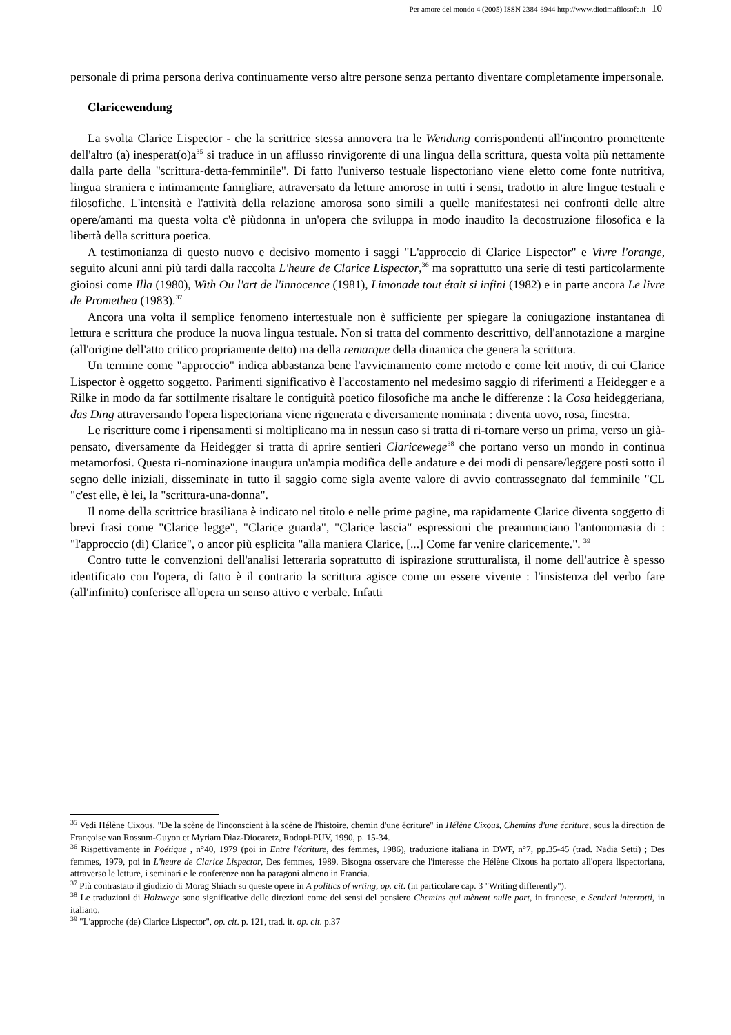Per amore del mondo 4 (2005) ISSN 2384-8944 http://www.diotimafilosofe.it 10
personale di prima persona deriva continuamente verso altre persone senza pertanto diventare completamente impersonale.
Claricewendung
La svolta Clarice Lispector - che la scrittrice stessa annovera tra le Wendung corrispondenti all'incontro promettente dell'altro (a) inesperat(o)a<sup>35</sup> si traduce in un afflusso rinvigorente di una lingua della scrittura, questa volta più nettamente dalla parte della "scrittura-detta-femminile". Di fatto l'universo testuale lispectoriano viene eletto come fonte nutritiva, lingua straniera e intimamente famigliare, attraversato da letture amorose in tutti i sensi, tradotto in altre lingue testuali e filosofiche. L'intensità e l'attività della relazione amorosa sono simili a quelle manifestatesi nei confronti delle altre opere/amanti ma questa volta c'è piùdonna in un'opera che sviluppa in modo inaudito la decostruzione filosofica e la libertà della scrittura poetica.
A testimonianza di questo nuovo e decisivo momento i saggi "L'approccio di Clarice Lispector" e Vivre l'orange, seguito alcuni anni più tardi dalla raccolta L'heure de Clarice Lispector,<sup>36</sup> ma soprattutto una serie di testi particolarmente gioiosi come Illa (1980), With Ou l'art de l'innocence (1981), Limonade tout était si infini (1982) e in parte ancora Le livre de Promethea (1983).<sup>37</sup>
Ancora una volta il semplice fenomeno intertestuale non è sufficiente per spiegare la coniugazione instantanea di lettura e scrittura che produce la nuova lingua testuale. Non si tratta del commento descrittivo, dell'annotazione a margine (all'origine dell'atto critico propriamente detto) ma della remarque della dinamica che genera la scrittura.
Un termine come "approccio" indica abbastanza bene l'avvicinamento come metodo e come leit motiv, di cui Clarice Lispector è oggetto soggetto. Parimenti significativo è l'accostamento nel medesimo saggio di riferimenti a Heidegger e a Rilke in modo da far sottilmente risaltare le contiguità poetico filosofiche ma anche le differenze : la Cosa heideggeriana, das Ding attraversando l'opera lispectoriana viene rigenerata e diversamente nominata : diventa uovo, rosa, finestra.
Le riscritture come i ripensamenti si moltiplicano ma in nessun caso si tratta di ri-tornare verso un prima, verso un già-pensato, diversamente da Heidegger si tratta di aprire sentieri Claricewege<sup>38</sup> che portano verso un mondo in continua metamorfosi. Questa ri-nominazione inaugura un'ampia modifica delle andature e dei modi di pensare/leggere posti sotto il segno delle iniziali, disseminate in tutto il saggio come sigla avente valore di avvio contrassegnato dal femminile "CL "c'est elle, è lei, la "scrittura-una-donna".
Il nome della scrittrice brasiliana è indicato nel titolo e nelle prime pagine, ma rapidamente Clarice diventa soggetto di brevi frasi come "Clarice legge", "Clarice guarda", "Clarice lascia" espressioni che preannunciano l'antonomasia di : "l'approccio (di) Clarice", o ancor più esplicita "alla maniera Clarice, [...] Come far venire claricemente.". <sup>39</sup>
Contro tutte le convenzioni dell'analisi letteraria soprattutto di ispirazione strutturalista, il nome dell'autrice è spesso identificato con l'opera, di fatto è il contrario la scrittura agisce come un essere vivente : l'insistenza del verbo fare (all'infinito) conferisce all'opera un senso attivo e verbale. Infatti
<sup>35</sup> Vedi Hélène Cixous, "De la scène de l'inconscient à la scène de l'histoire, chemin d'une écriture" in Hélène Cixous, Chemins d'une écriture, sous la direction de Françoise van Rossum-Guyon et Myriam Dìaz-Diocaretz, Rodopi-PUV, 1990, p. 15-34.
<sup>36</sup> Rispettivamente in Poétique , n°40, 1979 (poi in Entre l'écriture, des femmes, 1986), traduzione italiana in DWF, n°7, pp.35-45 (trad. Nadia Setti) ; Des femmes, 1979, poi in L'heure de Clarice Lispector, Des femmes, 1989. Bisogna osservare che l'interesse che Hélène Cixous ha portato all'opera lispectoriana, attraverso le letture, i seminari e le conferenze non ha paragoni almeno in Francia.
<sup>37</sup> Più contrastato il giudizio di Morag Shiach su queste opere in A politics of wrting, op. cit. (in particolare cap. 3 "Writing differently").
<sup>38</sup> Le traduzioni di Holzwege sono significative delle direzioni come dei sensi del pensiero Chemins qui mènent nulle part, in francese, e Sentieri interrotti, in italiano.
<sup>39</sup> "L'approche (de) Clarice Lispector", op. cit. p. 121, trad. it. op. cit. p.37